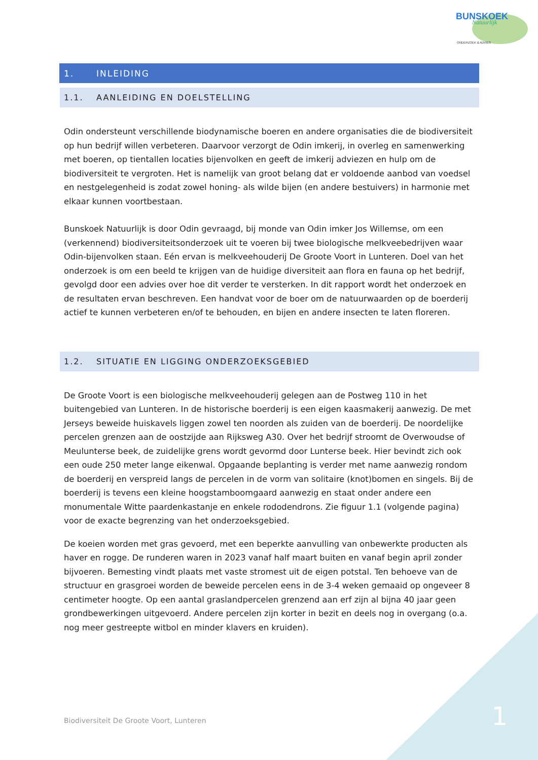BUNSKOEK
Natuurlijk
ONDERZOEK & ADVIES
1. INLEIDING
1.1. AANLEIDING EN DOELSTELLING
Odin ondersteunt verschillende biodynamische boeren en andere organisaties die de biodiversiteit op hun bedrijf willen verbeteren. Daarvoor verzorgt de Odin imkerij, in overleg en samenwerking met boeren, op tientallen locaties bijenvolken en geeft de imkerij adviezen en hulp om de biodiversiteit te vergroten. Het is namelijk van groot belang dat er voldoende aanbod van voedsel en nestgelegenheid is zodat zowel honing- als wilde bijen (en andere bestuivers) in harmonie met elkaar kunnen voortbestaan.
Bunskoek Natuurlijk is door Odin gevraagd, bij monde van Odin imker Jos Willemse, om een (verkennend) biodiversiteitsonderzoek uit te voeren bij twee biologische melkveebedrijven waar Odin-bijenvolken staan. Eén ervan is melkveehouderij De Groote Voort in Lunteren. Doel van het onderzoek is om een beeld te krijgen van de huidige diversiteit aan flora en fauna op het bedrijf, gevolgd door een advies over hoe dit verder te versterken. In dit rapport wordt het onderzoek en de resultaten ervan beschreven. Een handvat voor de boer om de natuurwaarden op de boerderij actief te kunnen verbeteren en/of te behouden, en bijen en andere insecten te laten floreren.
1.2. SITUATIE EN LIGGING ONDERZOEKSGEBIED
De Groote Voort is een biologische melkveehouderij gelegen aan de Postweg 110 in het buitengebied van Lunteren. In de historische boerderij is een eigen kaasmakerij aanwezig. De met Jerseys beweide huiskavels liggen zowel ten noorden als zuiden van de boerderij. De noordelijke percelen grenzen aan de oostzijde aan Rijksweg A30. Over het bedrijf stroomt de Overwoudse of Meulunterse beek, de zuidelijke grens wordt gevormd door Lunterse beek. Hier bevindt zich ook een oude 250 meter lange eikenwal. Opgaande beplanting is verder met name aanwezig rondom de boerderij en verspreid langs de percelen in de vorm van solitaire (knot)bomen en singels. Bij de boerderij is tevens een kleine hoogstamboomgaard aanwezig en staat onder andere een monumentale Witte paardenkastanje en enkele rododendrons. Zie figuur 1.1 (volgende pagina) voor de exacte begrenzing van het onderzoeksgebied.
De koeien worden met gras gevoerd, met een beperkte aanvulling van onbewerkte producten als haver en rogge. De runderen waren in 2023 vanaf half maart buiten en vanaf begin april zonder bijvoeren. Bemesting vindt plaats met vaste stromest uit de eigen potstal. Ten behoeve van de structuur en grasgroei worden de beweide percelen eens in de 3-4 weken gemaaid op ongeveer 8 centimeter hoogte. Op een aantal graslandpercelen grenzend aan erf zijn al bijna 40 jaar geen grondbewerkingen uitgevoerd. Andere percelen zijn korter in bezit en deels nog in overgang (o.a. nog meer gestreepte witbol en minder klavers en kruiden).
Biodiversiteit De Groote Voort, Lunteren
1